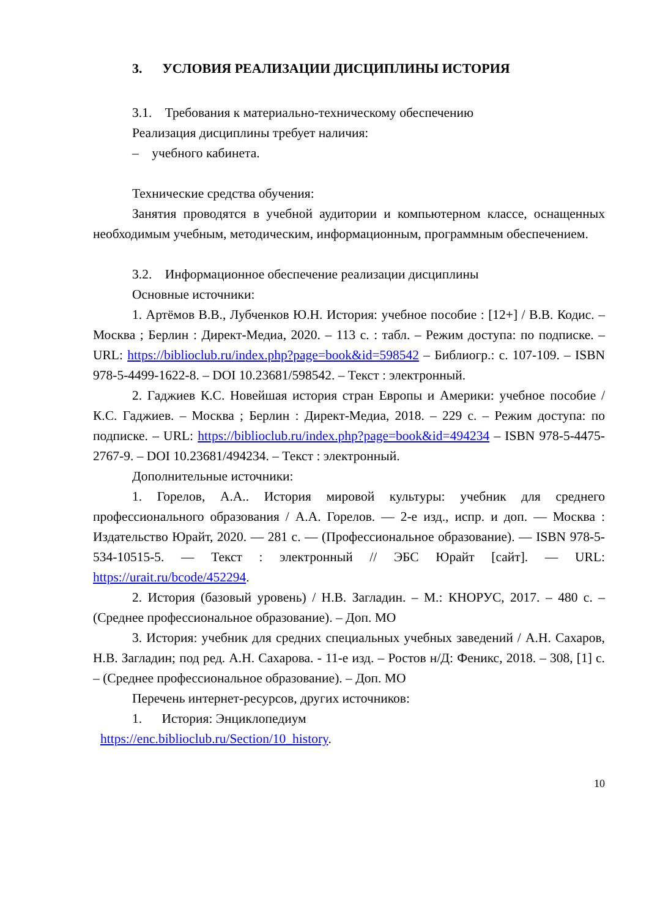3. УСЛОВИЯ РЕАЛИЗАЦИИ ДИСЦИПЛИНЫ ИСТОРИЯ
3.1. Требования к материально-техническому обеспечению
Реализация дисциплины требует наличия:
– учебного кабинета.
Технические средства обучения:
Занятия проводятся в учебной аудитории и компьютерном классе, оснащенных необходимым учебным, методическим, информационным, программным обеспечением.
3.2. Информационное обеспечение реализации дисциплины
Основные источники:
1. Артёмов В.В., Лубченков Ю.Н. История: учебное пособие : [12+] / В.В. Кодис. – Москва ; Берлин : Директ-Медиа, 2020. – 113 с. : табл. – Режим доступа: по подписке. – URL: https://biblioclub.ru/index.php?page=book&id=598542 – Библиогр.: с. 107-109. – ISBN 978-5-4499-1622-8. – DOI 10.23681/598542. – Текст : электронный.
2. Гаджиев К.С. Новейшая история стран Европы и Америки: учебное пособие / К.С. Гаджиев. – Москва ; Берлин : Директ-Медиа, 2018. – 229 с. – Режим доступа: по подписке. – URL: https://biblioclub.ru/index.php?page=book&id=494234 – ISBN 978-5-4475-2767-9. – DOI 10.23681/494234. – Текст : электронный.
Дополнительные источники:
1. Горелов, А.А.. История мировой культуры: учебник для среднего профессионального образования / А.А. Горелов. — 2-е изд., испр. и доп. — Москва : Издательство Юрайт, 2020. — 281 с. — (Профессиональное образование). — ISBN 978-5-534-10515-5. — Текст : электронный // ЭБС Юрайт [сайт]. — URL: https://urait.ru/bcode/452294.
2. История (базовый уровень) / Н.В. Загладин. – М.: КНОРУС, 2017. – 480 с. – (Среднее профессиональное образование). – Доп. МО
3. История: учебник для средних специальных учебных заведений / А.Н. Сахаров, Н.В. Загладин; под ред. А.Н. Сахарова. - 11-е изд. – Ростов н/Д: Феникс, 2018. – 308, [1] с. – (Среднее профессиональное образование). – Доп. МО
Перечень интернет-ресурсов, других источников:
1. История: Энциклопедиум
https://enc.biblioclub.ru/Section/10_history.
10